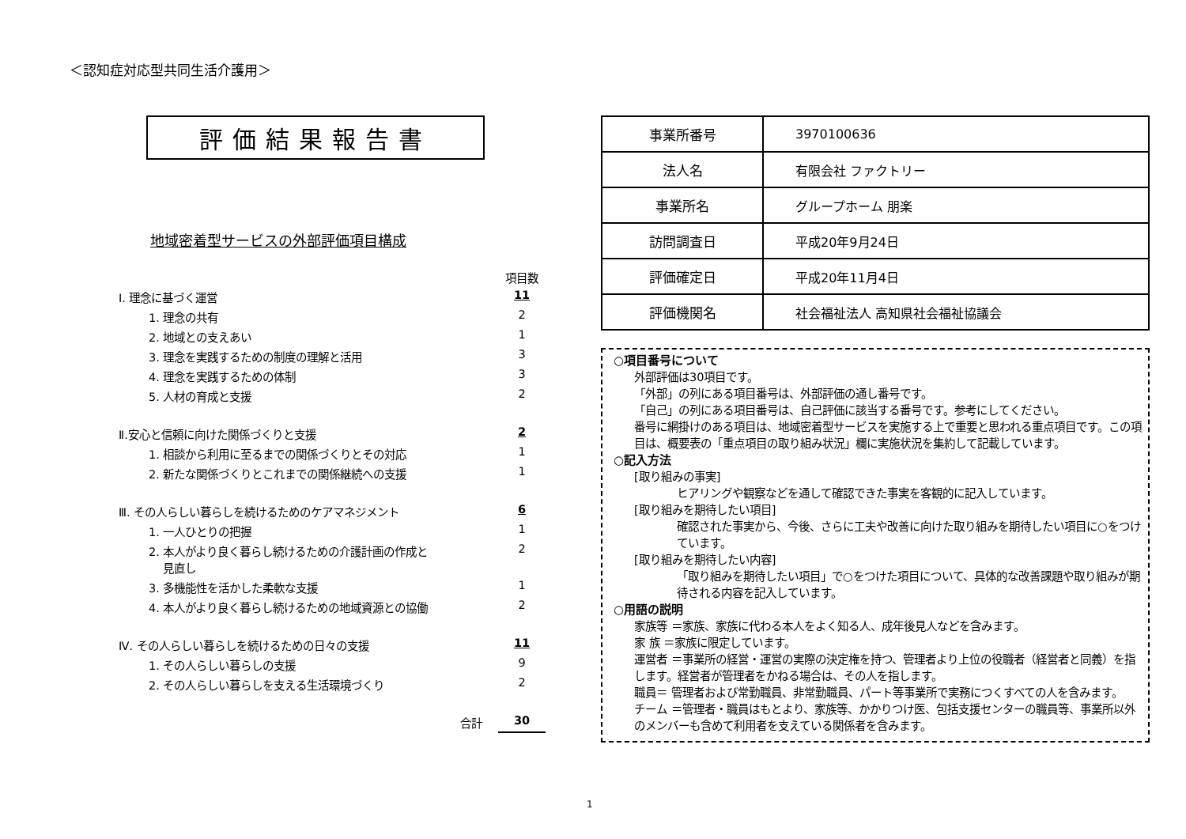＜認知症対応型共同生活介護用＞
評価結果報告書
地域密着型サービスの外部評価項目構成
| | 項目数 |
| Ⅰ. 理念に基づく運営 | 11 |
| 1. 理念の共有 | 2 |
| 2. 地域との支えあい | 1 |
| 3. 理念を実践するための制度の理解と活用 | 3 |
| 4. 理念を実践するための体制 | 3 |
| 5. 人材の育成と支援 | 2 |
| Ⅱ.安心と信頼に向けた関係づくりと支援 | 2 |
| 1. 相談から利用に至るまでの関係づくりとその対応 | 1 |
| 2. 新たな関係づくりとこれまでの関係継続への支援 | 1 |
| Ⅲ. その人らしい暮らしを続けるためのケアマネジメント | 6 |
| 1. 一人ひとりの把握 | 1 |
| 2. 本人がより良く暮らし続けるための介護計画の作成と 見直し | 2 |
| 3. 多機能性を活かした柔軟な支援 | 1 |
| 4. 本人がより良く暮らし続けるための地域資源との協働 | 2 |
| Ⅳ. その人らしい暮らしを続けるための日々の支援 | 11 |
| 1. その人らしい暮らしの支援 | 9 |
| 2. その人らしい暮らしを支える生活環境づくり | 2 |
| 合計 | 30 |
| 事業所番号 | 3970100636 |
| 法人名 | 有限会社 ファクトリー |
| 事業所名 | グループホーム 朋楽 |
| 訪問調査日 | 平成20年9月24日 |
| 評価確定日 | 平成20年11月4日 |
| 評価機関名 | 社会福祉法人 高知県社会福祉協議会 |
○項目番号について
外部評価は30項目です。
「外部」の列にある項目番号は、外部評価の通し番号です。
「自己」の列にある項目番号は、自己評価に該当する番号です。参考にしてください。
番号に網掛けのある項目は、地域密着型サービスを実施する上で重要と思われる重点項目です。この項目は、概要表の「重点項目の取り組み状況」欄に実施状況を集約して記載しています。
○記入方法
[取り組みの事実]
ヒアリングや観察などを通して確認できた事実を客観的に記入しています。
[取り組みを期待したい項目]
確認された事実から、今後、さらに工夫や改善に向けた取り組みを期待したい項目に○をつけています。
[取り組みを期待したい内容]
「取り組みを期待したい項目」で○をつけた項目について、具体的な改善課題や取り組みが期待される内容を記入しています。
○用語の説明
家族等 ＝家族、家族に代わる本人をよく知る人、成年後見人などを含みます。
家 族 ＝家族に限定しています。
運営者 ＝事業所の経営・運営の実際の決定権を持つ、管理者より上位の役職者（経営者と同義）を指します。経営者が管理者をかねる場合は、その人を指します。
職員＝ 管理者および常勤職員、非常勤職員、パート等事業所で実務につくすべての人を含みます。
チーム ＝管理者・職員はもとより、家族等、かかりつけ医、包括支援センターの職員等、事業所以外のメンバーも含めて利用者を支えている関係者を含みます。
1